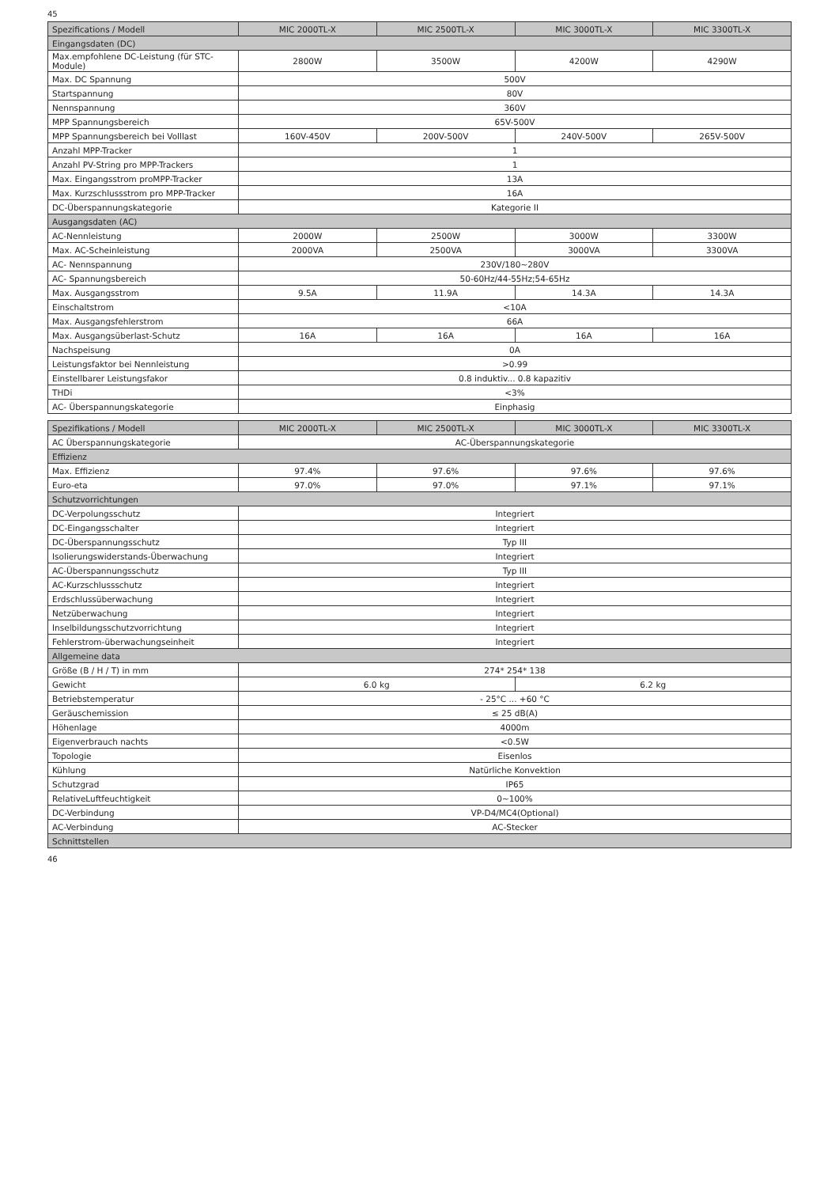45
| Spezifications / Modell | MIC 2000TL-X | MIC 2500TL-X | MIC 3000TL-X | MIC 3300TL-X |
| --- | --- | --- | --- | --- |
| Eingangsdaten (DC) | | | | |
| Max.empfohlene DC-Leistung (für STC-Module) | 2800W | 3500W | 4200W | 4290W |
| Max. DC Spannung | 500V | | | |
| Startspannung | 80V | | | |
| Nennspannung | 360V | | | |
| MPP Spannungsbereich | 65V-500V | | | |
| MPP Spannungsbereich bei Volllast | 160V-450V | 200V-500V | 240V-500V | 265V-500V |
| Anzahl MPP-Tracker | 1 | | | |
| Anzahl PV-String pro MPP-Trackers | 1 | | | |
| Max. Eingangsstrom proMPP-Tracker | 13A | | | |
| Max. Kurzschlussstrom pro MPP-Tracker | 16A | | | |
| DC-Überspannungskategorie | Kategorie II | | | |
| Ausgangsdaten (AC) | | | | |
| AC-Nennleistung | 2000W | 2500W | 3000W | 3300W |
| Max. AC-Scheinleistung | 2000VA | 2500VA | 3000VA | 3300VA |
| AC- Nennspannung | 230V/180~280V | | | |
| AC- Spannungsbereich | 50-60Hz/44-55Hz;54-65Hz | | | |
| Max. Ausgangsstrom | 9.5A | 11.9A | 14.3A | 14.3A |
| Einschaltstrom | <10A | | | |
| Max. Ausgangsfehlerstrom | 66A | | | |
| Max. Ausgangsüberlast-Schutz | 16A | 16A | 16A | 16A |
| Nachspeisung | 0A | | | |
| Leistungsfaktor bei Nennleistung | >0.99 | | | |
| Einstellbarer Leistungsfakor | 0.8 induktiv... 0.8 kapazitiv | | | |
| THDi | <3% | | | |
| AC- Überspannungskategorie | Einphasig | | | |
| Spezifikations / Modell | MIC 2000TL-X | MIC 2500TL-X | MIC 3000TL-X | MIC 3300TL-X |
| --- | --- | --- | --- | --- |
| AC Überspannungskategorie | AC-Überspannungskategorie | | | |
| Effizienz | | | | |
| Max. Effizienz | 97.4% | 97.6% | 97.6% | 97.6% |
| Euro-eta | 97.0% | 97.0% | 97.1% | 97.1% |
| Schutzvorrichtungen | | | | |
| DC-Verpolungsschutz | Integriert | | | |
| DC-Eingangsschalter | Integriert | | | |
| DC-Überspannungsschutz | Typ III | | | |
| Isolierungswiderstands-Überwachung | Integriert | | | |
| AC-Überspannungsschutz | Typ III | | | |
| AC-Kurzschlussschutz | Integriert | | | |
| Erdschlussüberwachung | Integriert | | | |
| Netzüberwachung | Integriert | | | |
| Inselbildungsschutzvorrichtung | Integriert | | | |
| Fehlerstrom-überwachungseinheit | Integriert | | | |
| Allgemeine data | | | | |
| Größe (B / H / T) in mm | 274* 254* 138 | | | |
| Gewicht | 6.0 kg | | 6.2 kg | |
| Betriebstemperatur | - 25°C ... +60 °C | | | |
| Geräuschemission | ≤ 25 dB(A) | | | |
| Höhenlage | 4000m | | | |
| Eigenverbrauch nachts | <0.5W | | | |
| Topologie | Eisenlos | | | |
| Kühlung | Natürliche Konvektion | | | |
| Schutzgrad | IP65 | | | |
| RelativeLuftfeuchtigkeit | 0~100% | | | |
| DC-Verbindung | VP-D4/MC4(Optional) | | | |
| AC-Verbindung | AC-Stecker | | | |
| Schnittstellen | | | | |
46